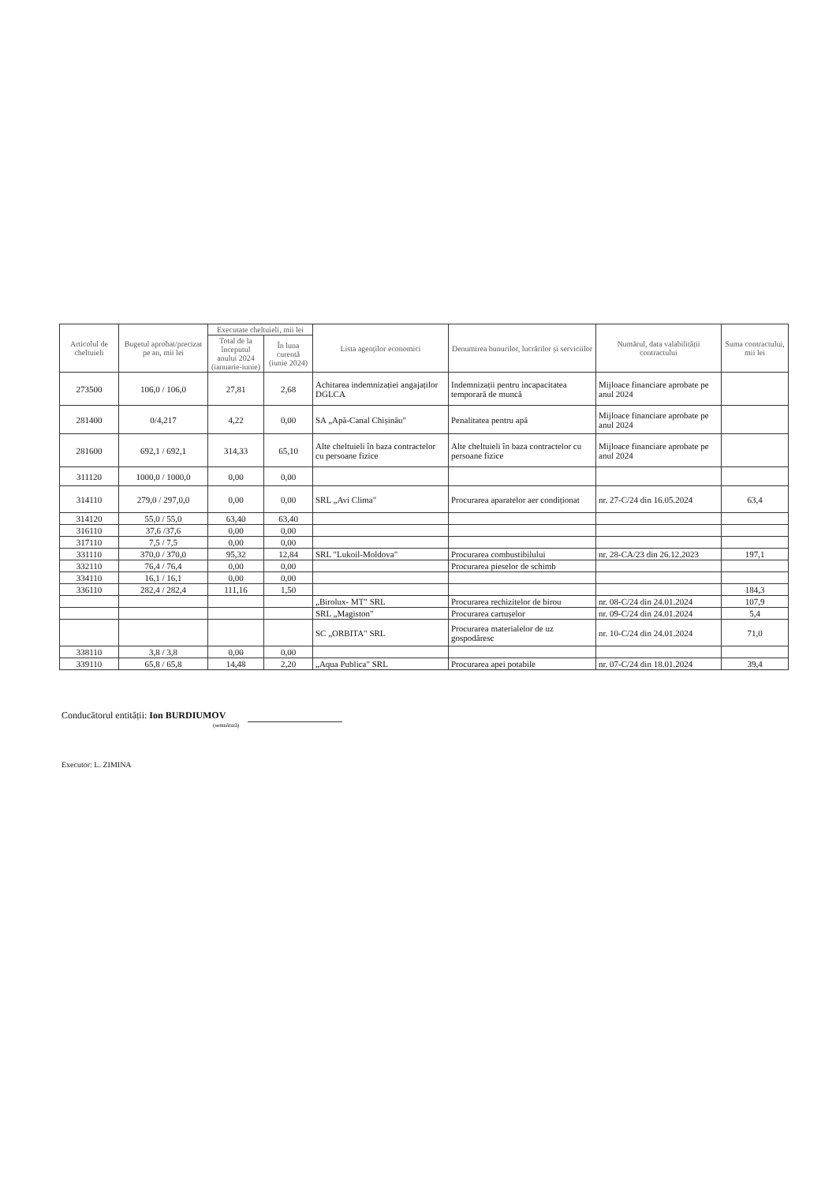| Articolul de cheltuieli | Bugetul aprobat/precizat pe an, mii lei | Executate cheltuieli, mii lei | | Lista agenților economici | Denumirea bunurilor, lucrărilor și serviciilor | Numărul, data valabilității contractului | Suma contractului, mii lei |
| --- | --- | --- | --- | --- | --- | --- | --- |
| | | Total de la începutul anului 2024 (ianuarie-iunie) | În luna curentă (iunie 2024) | | | | |
| 273500 | 106,0 / 106,0 | 27,81 | 2,68 | Achitarea indemnizației angajaților DGLCA | Indemnizații pentru incapacitatea temporară de muncă | Mijloace financiare aprobate pe anul 2024 | |
| 281400 | 0/4,217 | 4,22 | 0,00 | SA „Apă-Canal Chișinău" | Penalitatea pentru apă | Mijloace financiare aprobate pe anul 2024 | |
| 281600 | 692,1 / 692,1 | 314,33 | 65,10 | Alte cheltuieli în baza contractelor cu persoane fizice | Alte cheltuieli în baza contractelor cu persoane fizice | Mijloace financiare aprobate pe anul 2024 | |
| 311120 | 1000,0 / 1000,0 | 0,00 | 0,00 | | | | |
| 314110 | 279,0 / 297,0,0 | 0,00 | 0,00 | SRL „Avi Clima" | Procurarea aparatelor aer condiționat | nr. 27-C/24 din 16.05.2024 | 63,4 |
| 314120 | 55,0 / 55,0 | 63,40 | 63,40 | | | | |
| 316110 | 37,6 /37,6 | 0,00 | 0,00 | | | | |
| 317110 | 7,5 / 7,5 | 0,00 | 0,00 | | | | |
| 331110 | 370,0 / 370,0 | 95,32 | 12,84 | SRL "Lukoil-Moldova" | Procurarea combustibilului | nr. 28-CA/23 din 26.12.2023 | 197,1 |
| 332110 | 76,4 / 76,4 | 0,00 | 0,00 | | Procurarea pieselor de schimb | | |
| 334110 | 16,1 / 16,1 | 0,00 | 0,00 | | | | |
| 336110 | 282,4 / 282,4 | 111,16 | 1,50 | | | | 184,3 |
| | | | | „Birolux- MT" SRL | Procurarea rechizitelor de birou | nr. 08-C/24 din 24.01.2024 | 107,9 |
| | | | | SRL „Magiston" | Procurarea cartușelor | nr. 09-C/24 din 24.01.2024 | 5,4 |
| | | | | SC „ORBITA" SRL | Procurarea materialelor de uz gospodăresc | nr. 10-C/24 din 24.01.2024 | 71,0 |
| 338110 | 3,8 / 3,8 | 0,00 | 0,00 | | | | |
| 339110 | 65,8 / 65,8 | 14,48 | 2,20 | „Aqua Publica" SRL | Procurarea apei potabile | nr. 07-C/24 din 18.01.2024 | 39,4 |
Conducătorul entității: Ion BURDIUMOV
(semnătură)
Executor: L. ZIMINA